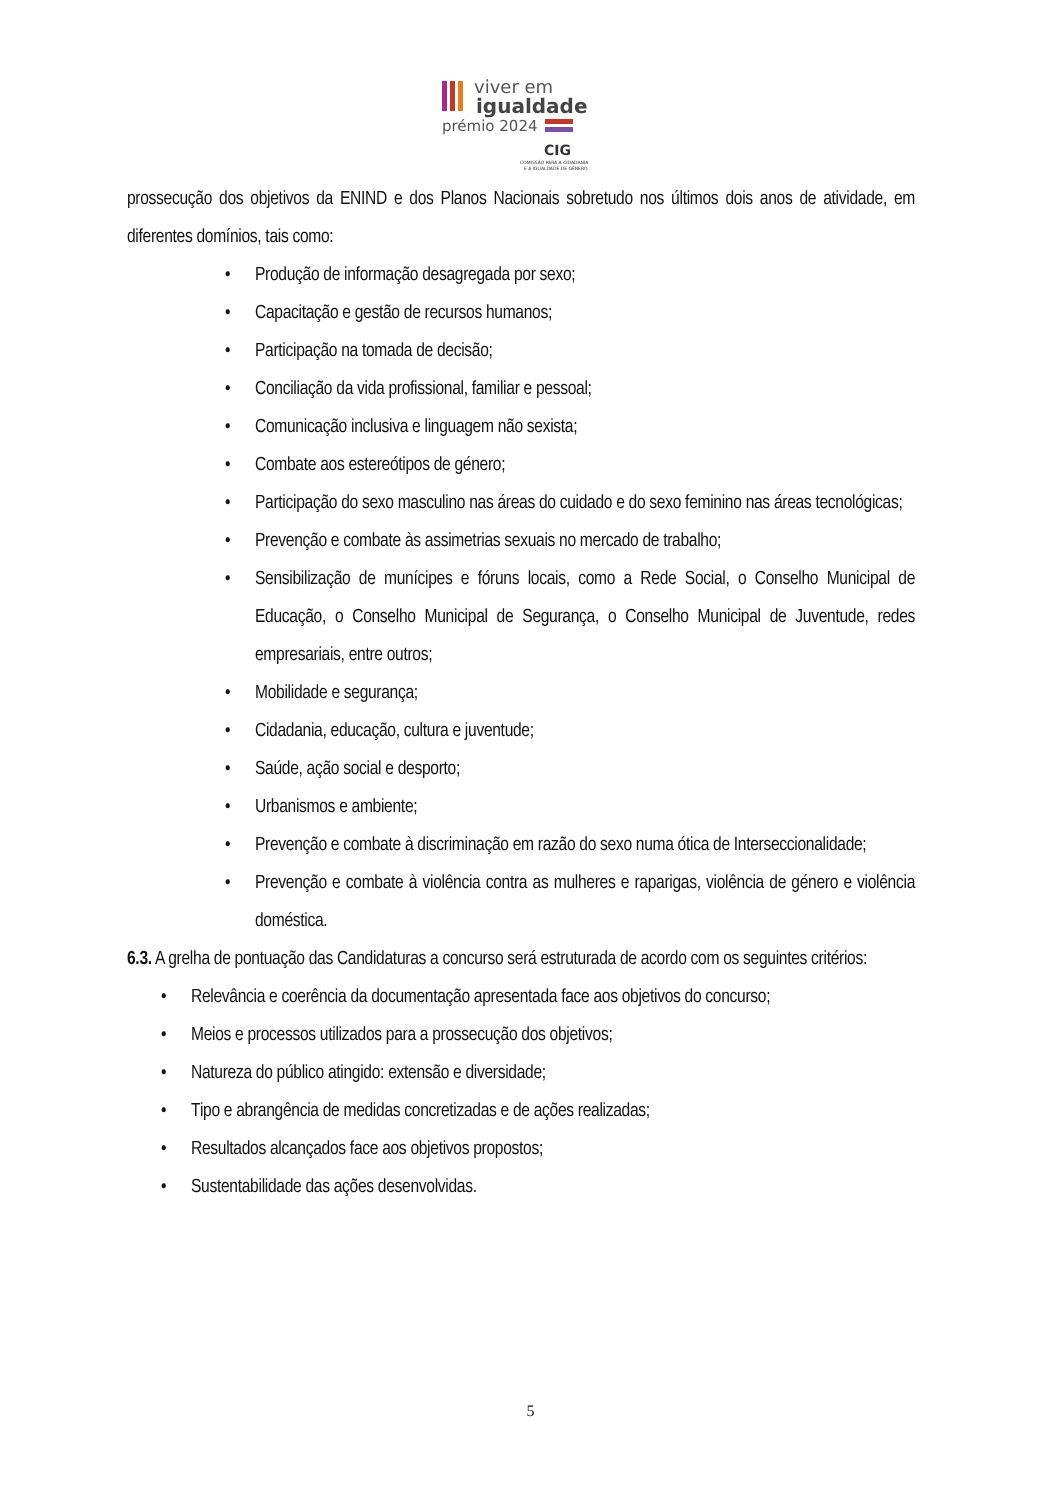viver em
igualdade
prémio 2024
CIG
COMISSÃO PARA A CIDADANIA
E A IGUALDADE DE GÉNERO
prossecução dos objetivos da ENIND e dos Planos Nacionais sobretudo nos últimos dois anos de atividade, em diferentes domínios, tais como:
• Produção de informação desagregada por sexo;
• Capacitação e gestão de recursos humanos;
• Participação na tomada de decisão;
• Conciliação da vida profissional, familiar e pessoal;
• Comunicação inclusiva e linguagem não sexista;
• Combate aos estereótipos de género;
• Participação do sexo masculino nas áreas do cuidado e do sexo feminino nas áreas tecnológicas;
• Prevenção e combate às assimetrias sexuais no mercado de trabalho;
• Sensibilização de munícipes e fóruns locais, como a Rede Social, o Conselho Municipal de Educação, o Conselho Municipal de Segurança, o Conselho Municipal de Juventude, redes empresariais, entre outros;
• Mobilidade e segurança;
• Cidadania, educação, cultura e juventude;
• Saúde, ação social e desporto;
• Urbanismos e ambiente;
• Prevenção e combate à discriminação em razão do sexo numa ótica de Interseccionalidade;
• Prevenção e combate à violência contra as mulheres e raparigas, violência de género e violência doméstica.
6.3. A grelha de pontuação das Candidaturas a concurso será estruturada de acordo com os seguintes critérios:
• Relevância e coerência da documentação apresentada face aos objetivos do concurso;
• Meios e processos utilizados para a prossecução dos objetivos;
• Natureza do público atingido: extensão e diversidade;
• Tipo e abrangência de medidas concretizadas e de ações realizadas;
• Resultados alcançados face aos objetivos propostos;
• Sustentabilidade das ações desenvolvidas.
5